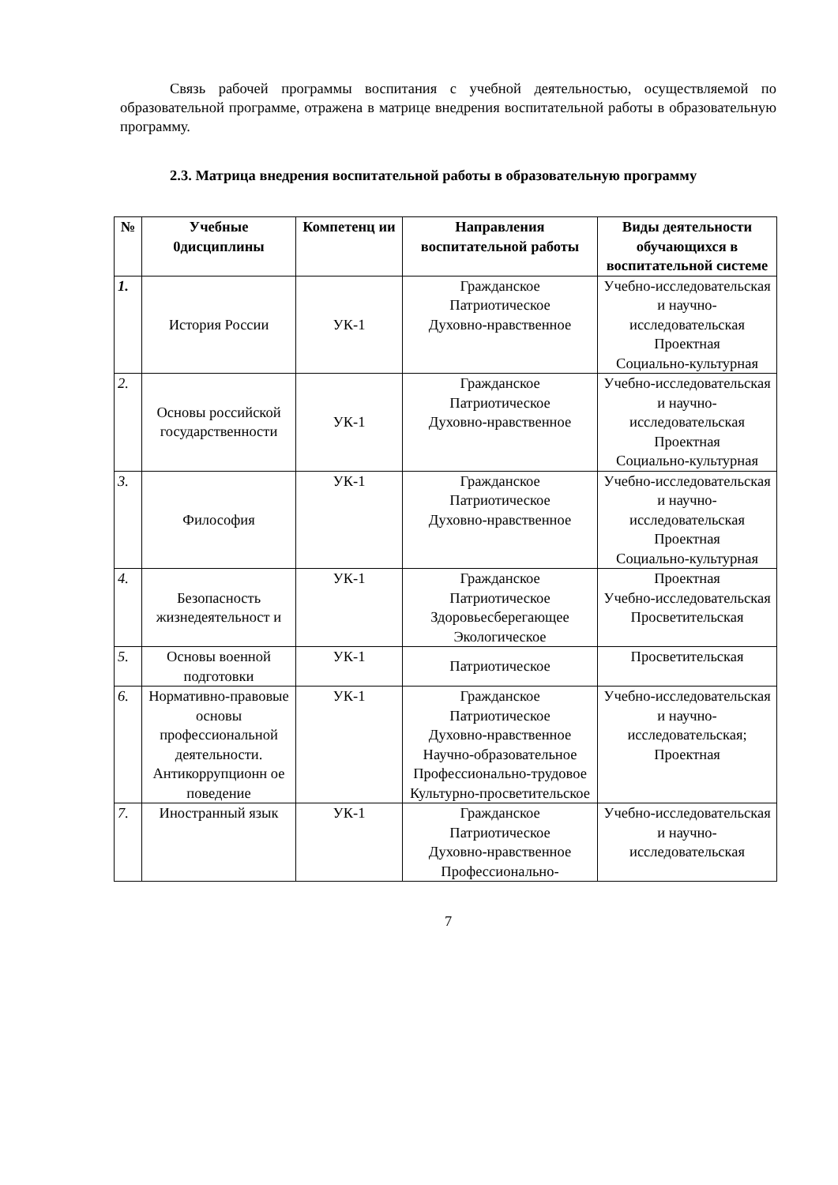Связь рабочей программы воспитания с учебной деятельностью, осуществляемой по образовательной программе, отражена в матрице внедрения воспитательной работы в образовательную программу.
2.3. Матрица внедрения воспитательной работы в образовательную программу
| № | Учебные 0дисциплины | Компетенц ии | Направления воспитательной работы | Виды деятельности обучающихся в воспитательной системе |
| --- | --- | --- | --- | --- |
| 1. | История России | УК-1 | Гражданское Патриотическое Духовно-нравственное | Учебно-исследовательская и научно-исследовательская Проектная Социально-культурная |
| 2. | Основы российской государственности | УК-1 | Гражданское Патриотическое Духовно-нравственное | Учебно-исследовательская и научно-исследовательская Проектная Социально-культурная |
| 3. | Философия | УК-1 | Гражданское Патриотическое Духовно-нравственное | Учебно-исследовательская и научно-исследовательская Проектная Социально-культурная |
| 4. | Безопасность жизнедеятельност и | УК-1 | Гражданское Патриотическое Здоровьесберегающее Экологическое | Проектная Учебно-исследовательская Просветительская |
| 5. | Основы военной подготовки | УК-1 | Патриотическое | Просветительская |
| 6. | Нормативно-правовые основы профессиональной деятельности. Антикоррупционн ое поведение | УК-1 | Гражданское Патриотическое Духовно-нравственное Научно-образовательное Профессионально-трудовое Культурно-просветительское | Учебно-исследовательская и научно-исследовательская; Проектная |
| 7. | Иностранный язык | УК-1 | Гражданское Патриотическое Духовно-нравственное Профессионально- | Учебно-исследовательская и научно-исследовательская |
7